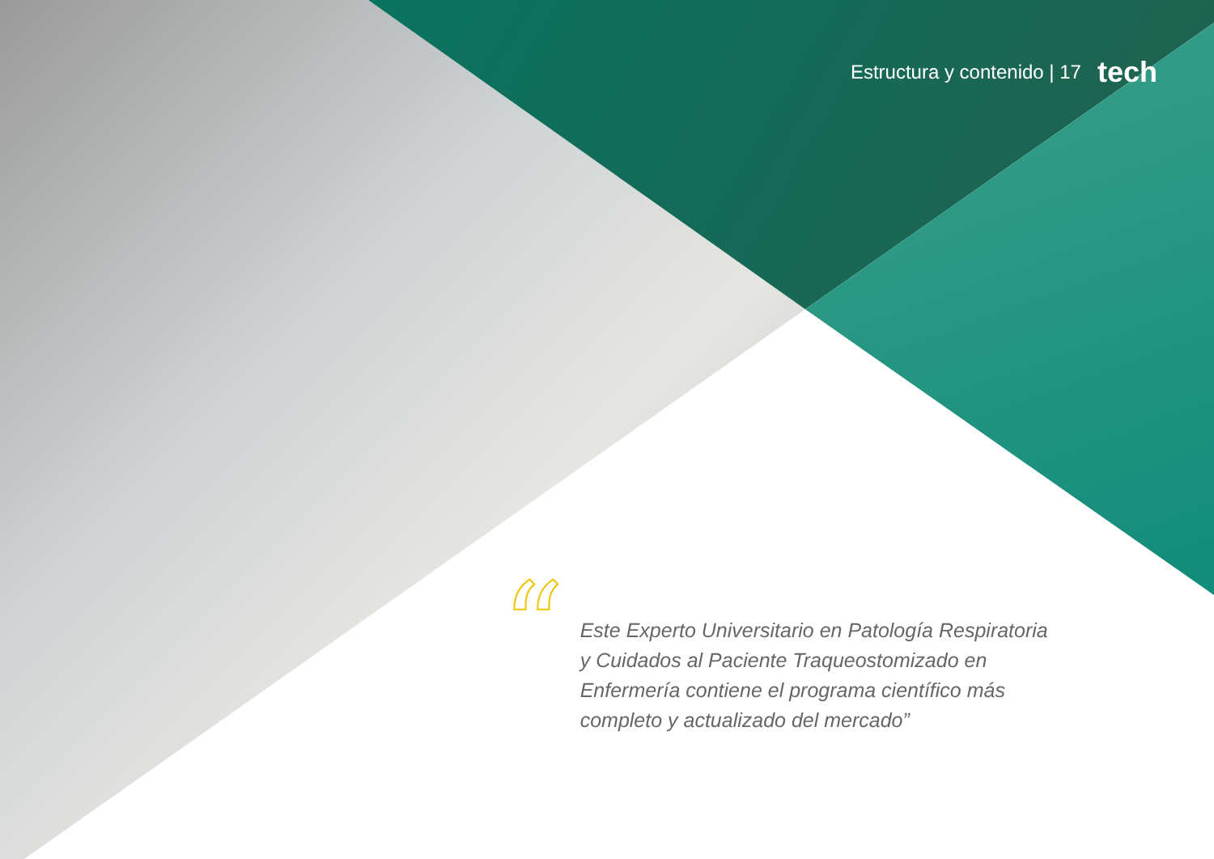Estructura y contenido | 17 tech
“
Este Experto Universitario en Patología Respiratoria y Cuidados al Paciente Traqueostomizado en Enfermería contiene el programa científico más completo y actualizado del mercado”